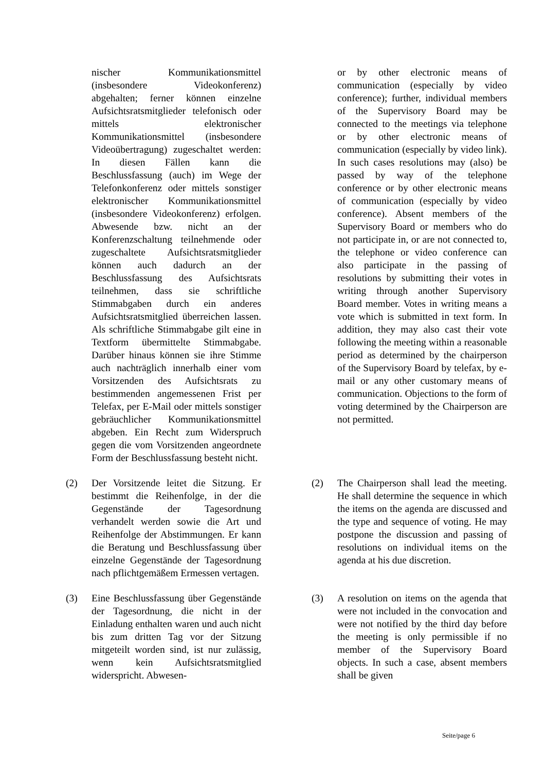nischer Kommunikationsmittel (insbesondere Videokonferenz) abgehalten; ferner können einzelne Aufsichtsratsmitglieder telefonisch oder mittels elektronischer Kommunikationsmittel (insbesondere Videoübertragung) zugeschaltet werden: In diesen Fällen kann die Beschlussfassung (auch) im Wege der Telefonkonferenz oder mittels sonstiger elektronischer Kommunikationsmittel (insbesondere Videokonferenz) erfolgen. Abwesende bzw. nicht an der Konferenzschaltung teilnehmende oder zugeschaltete Aufsichtsratsmitglieder können auch dadurch an der Beschlussfassung des Aufsichtsrats teilnehmen, dass sie schriftliche Stimmabgaben durch ein anderes Aufsichtsratsmitglied überreichen lassen. Als schriftliche Stimmabgabe gilt eine in Textform übermittelte Stimmabgabe. Darüber hinaus können sie ihre Stimme auch nachträglich innerhalb einer vom Vorsitzenden des Aufsichtsrats zu bestimmenden angemessenen Frist per Telefax, per E-Mail oder mittels sonstiger gebräuchlicher Kommunikationsmittel abgeben. Ein Recht zum Widerspruch gegen die vom Vorsitzenden angeordnete Form der Beschlussfassung besteht nicht.
or by other electronic means of communication (especially by video conference); further, individual members of the Supervisory Board may be connected to the meetings via telephone or by other electronic means of communication (especially by video link). In such cases resolutions may (also) be passed by way of the telephone conference or by other electronic means of communication (especially by video conference). Absent members of the Supervisory Board or members who do not participate in, or are not connected to, the telephone or video conference can also participate in the passing of resolutions by submitting their votes in writing through another Supervisory Board member. Votes in writing means a vote which is submitted in text form. In addition, they may also cast their vote following the meeting within a reasonable period as determined by the chairperson of the Supervisory Board by telefax, by e-mail or any other customary means of communication. Objections to the form of voting determined by the Chairperson are not permitted.
(2) Der Vorsitzende leitet die Sitzung. Er bestimmt die Reihenfolge, in der die Gegenstände der Tagesordnung verhandelt werden sowie die Art und Reihenfolge der Abstimmungen. Er kann die Beratung und Beschlussfassung über einzelne Gegenstände der Tagesordnung nach pflichtgemäßem Ermessen vertagen.
(2) The Chairperson shall lead the meeting. He shall determine the sequence in which the items on the agenda are discussed and the type and sequence of voting. He may postpone the discussion and passing of resolutions on individual items on the agenda at his due discretion.
(3) Eine Beschlussfassung über Gegenstände der Tagesordnung, die nicht in der Einladung enthalten waren und auch nicht bis zum dritten Tag vor der Sitzung mitgeteilt worden sind, ist nur zulässig, wenn kein Aufsichtsratsmitglied widerspricht. Abwesen-
(3) A resolution on items on the agenda that were not included in the convocation and were not notified by the third day before the meeting is only permissible if no member of the Supervisory Board objects. In such a case, absent members shall be given
Seite/page 6